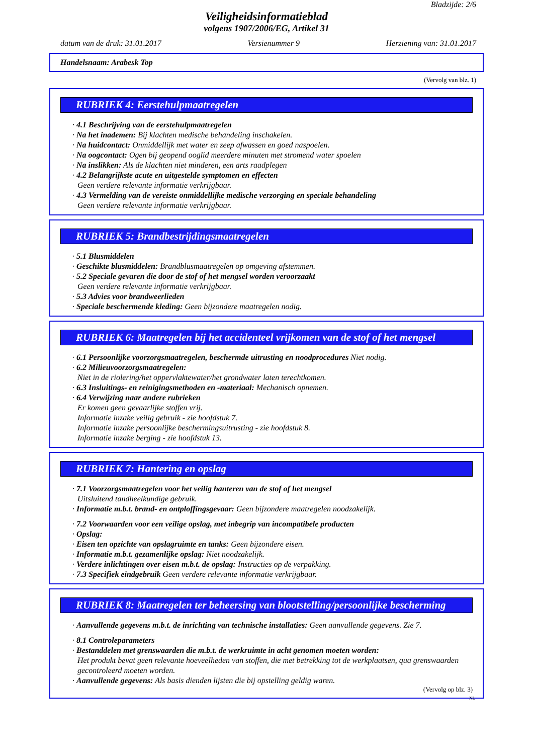Bladzijde: 2/6
Veiligheidsinformatieblad
volgens 1907/2006/EG, Artikel 31
datum van de druk: 31.01.2017 Versienummer 9 Herziening van: 31.01.2017
Handelsnaam: Arabesk Top
(Vervolg van blz. 1)
RUBRIEK 4: Eerstehulpmaatregelen
· 4.1 Beschrijving van de eerstehulpmaatregelen
· Na het inademen: Bij klachten medische behandeling inschakelen.
· Na huidcontact: Onmiddellijk met water en zeep afwassen en goed naspoelen.
· Na oogcontact: Ogen bij geopend ooglid meerdere minuten met stromend water spoelen
· Na inslikken: Als de klachten niet minderen, een arts raadplegen
· 4.2 Belangrijkste acute en uitgestelde symptomen en effecten
Geen verdere relevante informatie verkrijgbaar.
· 4.3 Vermelding van de vereiste onmiddellijke medische verzorging en speciale behandeling
Geen verdere relevante informatie verkrijgbaar.
RUBRIEK 5: Brandbestrijdingsmaatregelen
· 5.1 Blusmiddelen
· Geschikte blusmiddelen: Brandblusmaatregelen op omgeving afstemmen.
· 5.2 Speciale gevaren die door de stof of het mengsel worden veroorzaakt
Geen verdere relevante informatie verkrijgbaar.
· 5.3 Advies voor brandweerlieden
· Speciale beschermende kleding: Geen bijzondere maatregelen nodig.
RUBRIEK 6: Maatregelen bij het accidenteel vrijkomen van de stof of het mengsel
· 6.1 Persoonlijke voorzorgsmaatregelen, beschermde uitrusting en noodprocedures Niet nodig.
· 6.2 Milieuvoorzorgsmaatregelen:
Niet in de riolering/het oppervlaktewater/het grondwater laten terechtkomen.
· 6.3 Insluitings- en reinigingsmethoden en -materiaal: Mechanisch opnemen.
· 6.4 Verwijzing naar andere rubrieken
Er komen geen gevaarlijke stoffen vrij.
Informatie inzake veilig gebruik - zie hoofdstuk 7.
Informatie inzake persoonlijke beschermingsuitrusting - zie hoofdstuk 8.
Informatie inzake berging - zie hoofdstuk 13.
RUBRIEK 7: Hantering en opslag
· 7.1 Voorzorgsmaatregelen voor het veilig hanteren van de stof of het mengsel
Uitsluitend tandheelkundige gebruik.
· Informatie m.b.t. brand- en ontploffingsgevaar: Geen bijzondere maatregelen noodzakelijk.
· 7.2 Voorwaarden voor een veilige opslag, met inbegrip van incompatibele producten
· Opslag:
· Eisen ten opzichte van opslagruimte en tanks: Geen bijzondere eisen.
· Informatie m.b.t. gezamenlijke opslag: Niet noodzakelijk.
· Verdere inlichtingen over eisen m.b.t. de opslag: Instructies op de verpakking.
· 7.3 Specifiek eindgebruik Geen verdere relevante informatie verkrijgbaar.
RUBRIEK 8: Maatregelen ter beheersing van blootstelling/persoonlijke bescherming
· Aanvullende gegevens m.b.t. de inrichting van technische installaties: Geen aanvullende gegevens. Zie 7.
· 8.1 Controleparameters
· Bestanddelen met grenswaarden die m.b.t. de werkruimte in acht genomen moeten worden:
Het produkt bevat geen relevante hoeveelheden van stoffen, die met betrekking tot de werkplaatsen, qua grenswaarden gecontroleerd moeten worden.
· Aanvullende gegevens: Als basis dienden lijsten die bij opstelling geldig waren.
(Vervolg op blz. 3)
NL